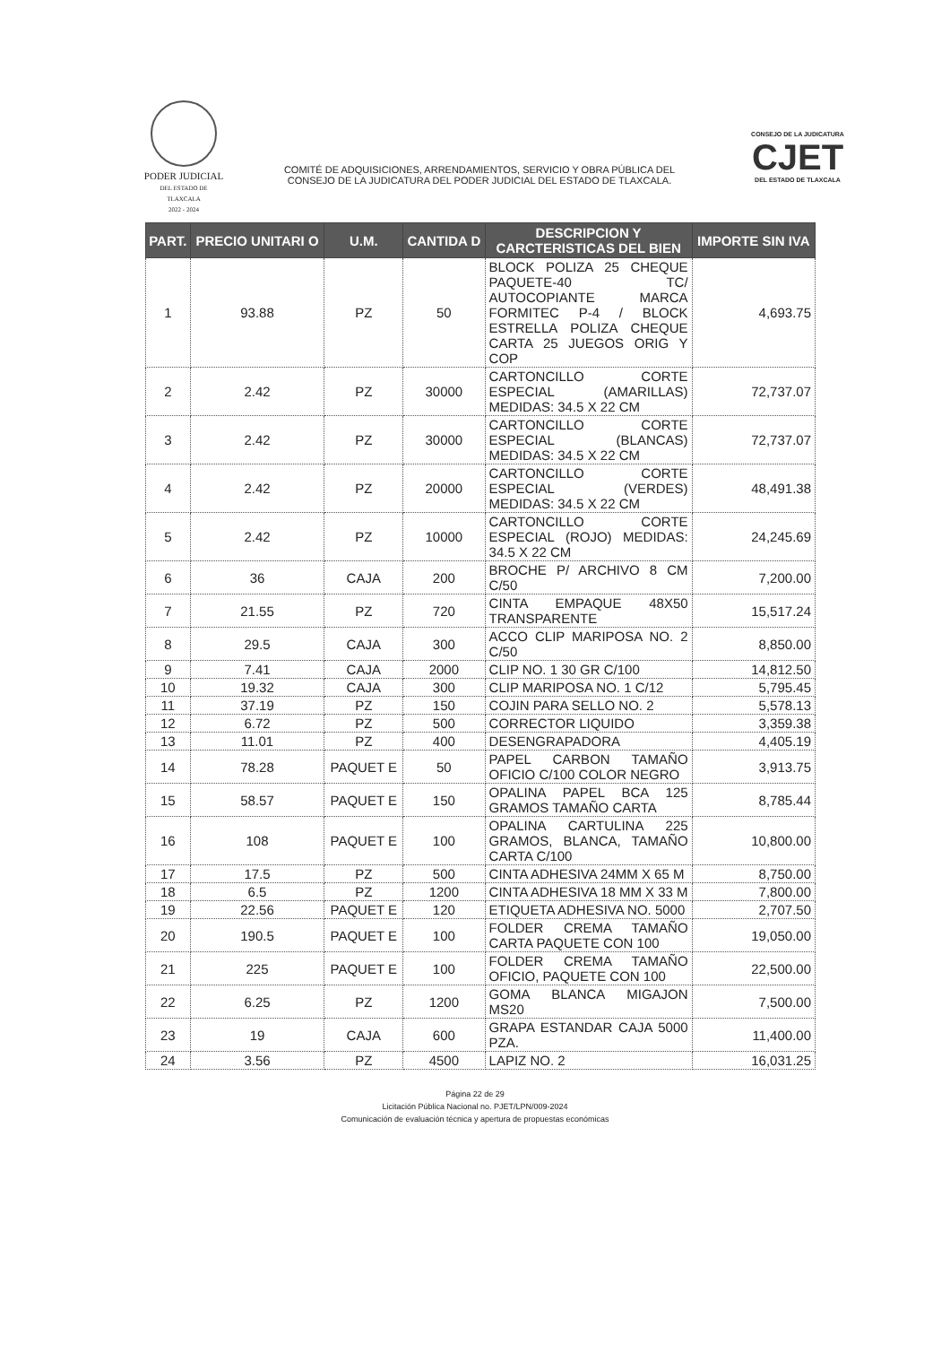PODER JUDICIAL
DEL ESTADO DE TLAXCALA
2022 - 2024
COMITÉ DE ADQUISICIONES, ARRENDAMIENTOS, SERVICIO Y OBRA PÚBLICA DEL
CONSEJO DE LA JUDICATURA DEL PODER JUDICIAL DEL ESTADO DE TLAXCALA.
CONSEJO DE LA JUDICATURA
CJET
DEL ESTADO DE TLAXCALA
| PART. | PRECIO UNITARI O | U.M. | CANTIDA D | DESCRIPCION Y CARCTERISTICAS DEL BIEN | IMPORTE SIN IVA |
| --- | --- | --- | --- | --- | --- |
| 1 | 93.88 | PZ | 50 | BLOCK POLIZA 25 CHEQUE PAQUETE-40 TC/ AUTOCOPIANTE MARCA FORMITEC P-4 / BLOCK ESTRELLA POLIZA CHEQUE CARTA 25 JUEGOS ORIG Y COP | 4,693.75 |
| 2 | 2.42 | PZ | 30000 | CARTONCILLO CORTE ESPECIAL (AMARILLAS) MEDIDAS: 34.5 X 22 CM | 72,737.07 |
| 3 | 2.42 | PZ | 30000 | CARTONCILLO CORTE ESPECIAL (BLANCAS) MEDIDAS: 34.5 X 22 CM | 72,737.07 |
| 4 | 2.42 | PZ | 20000 | CARTONCILLO CORTE ESPECIAL (VERDES) MEDIDAS: 34.5 X 22 CM | 48,491.38 |
| 5 | 2.42 | PZ | 10000 | CARTONCILLO CORTE ESPECIAL (ROJO) MEDIDAS: 34.5 X 22 CM | 24,245.69 |
| 6 | 36 | CAJA | 200 | BROCHE P/ ARCHIVO 8 CM C/50 | 7,200.00 |
| 7 | 21.55 | PZ | 720 | CINTA EMPAQUE 48X50 TRANSPARENTE | 15,517.24 |
| 8 | 29.5 | CAJA | 300 | ACCO CLIP MARIPOSA NO. 2 C/50 | 8,850.00 |
| 9 | 7.41 | CAJA | 2000 | CLIP NO. 1 30 GR C/100 | 14,812.50 |
| 10 | 19.32 | CAJA | 300 | CLIP MARIPOSA NO. 1 C/12 | 5,795.45 |
| 11 | 37.19 | PZ | 150 | COJIN PARA SELLO NO. 2 | 5,578.13 |
| 12 | 6.72 | PZ | 500 | CORRECTOR LIQUIDO | 3,359.38 |
| 13 | 11.01 | PZ | 400 | DESENGRAPADORA | 4,405.19 |
| 14 | 78.28 | PAQUET E | 50 | PAPEL CARBON TAMAÑO OFICIO C/100 COLOR NEGRO | 3,913.75 |
| 15 | 58.57 | PAQUET E | 150 | OPALINA PAPEL BCA 125 GRAMOS TAMAÑO CARTA | 8,785.44 |
| 16 | 108 | PAQUET E | 100 | OPALINA CARTULINA 225 GRAMOS, BLANCA, TAMAÑO CARTA C/100 | 10,800.00 |
| 17 | 17.5 | PZ | 500 | CINTA ADHESIVA 24MM X 65 M | 8,750.00 |
| 18 | 6.5 | PZ | 1200 | CINTA ADHESIVA 18 MM X 33 M | 7,800.00 |
| 19 | 22.56 | PAQUET E | 120 | ETIQUETA ADHESIVA NO. 5000 | 2,707.50 |
| 20 | 190.5 | PAQUET E | 100 | FOLDER CREMA TAMAÑO CARTA PAQUETE CON 100 | 19,050.00 |
| 21 | 225 | PAQUET E | 100 | FOLDER CREMA TAMAÑO OFICIO, PAQUETE CON 100 | 22,500.00 |
| 22 | 6.25 | PZ | 1200 | GOMA BLANCA MIGAJON MS20 | 7,500.00 |
| 23 | 19 | CAJA | 600 | GRAPA ESTANDAR CAJA 5000 PZA. | 11,400.00 |
| 24 | 3.56 | PZ | 4500 | LAPIZ NO. 2 | 16,031.25 |
Página 22 de 29
Licitación Pública Nacional no. PJET/LPN/009-2024
Comunicación de evaluación técnica y apertura de propuestas económicas